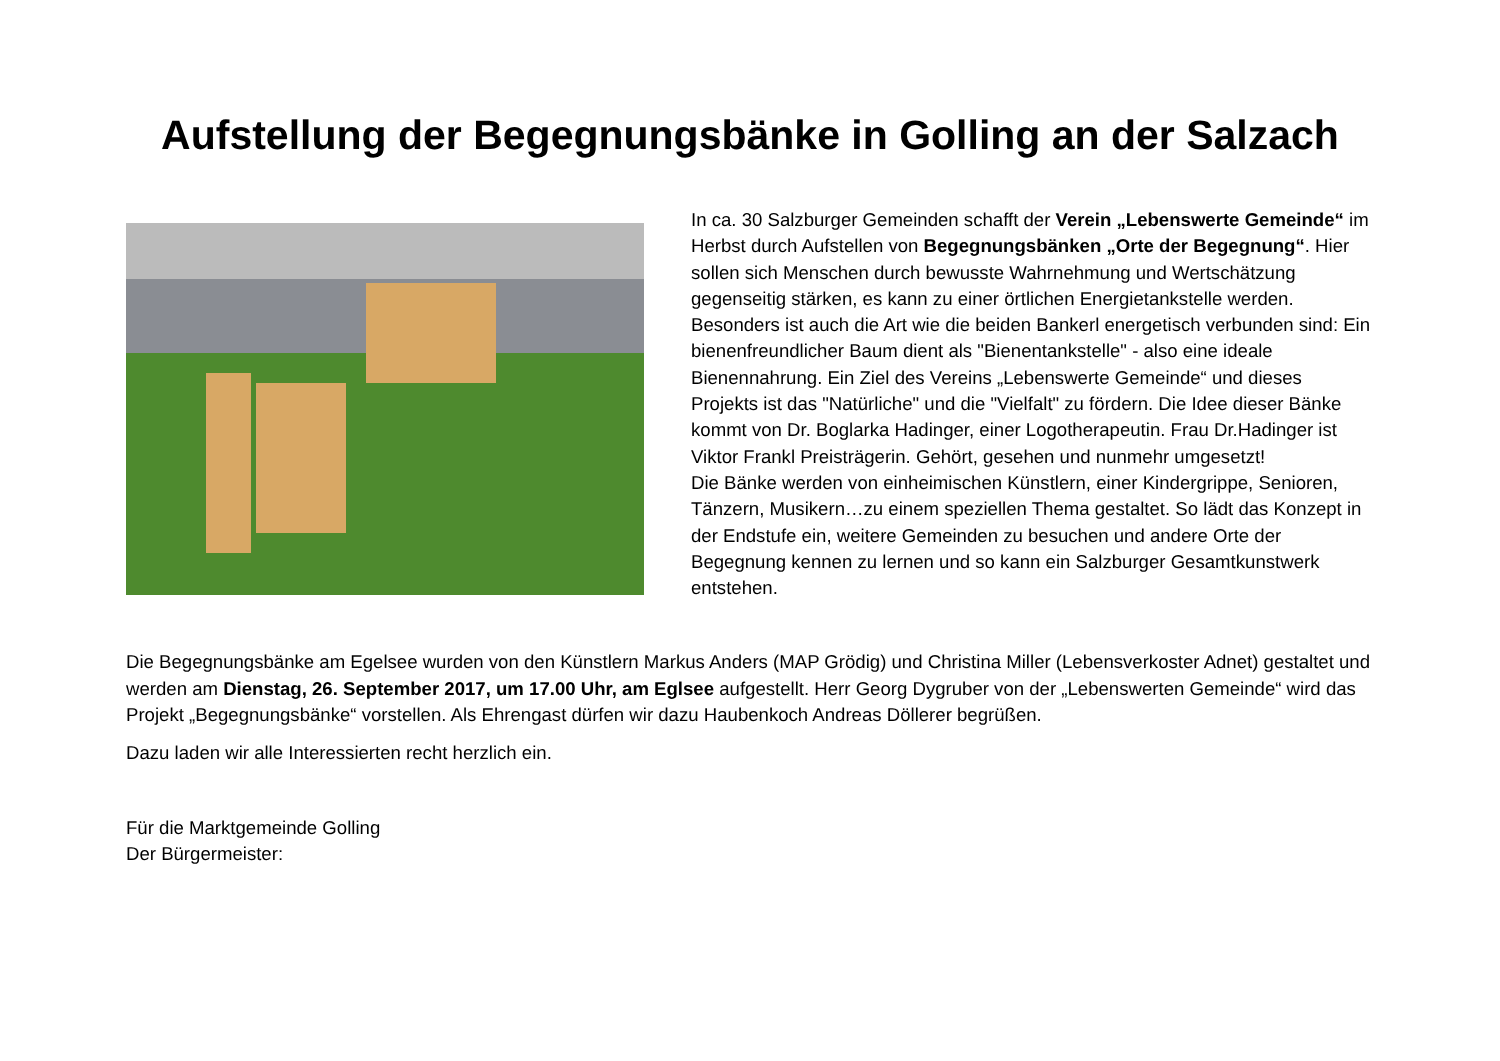Aufstellung der Begegnungsbänke in Golling an der Salzach
In ca. 30 Salzburger Gemeinden schafft der Verein „Lebenswerte Gemeinde“ im Herbst durch Aufstellen von Begegnungsbänken „Orte der Begegnung“. Hier sollen sich Menschen durch bewusste Wahrnehmung und Wertschätzung gegenseitig stärken, es kann zu einer örtlichen Energietankstelle werden. Besonders ist auch die Art wie die beiden Bankerl energetisch verbunden sind: Ein bienenfreundlicher Baum dient als "Bienentankstelle" - also eine ideale Bienennahrung. Ein Ziel des Vereins „Lebenswerte Gemeinde“ und dieses Projekts ist das "Natürliche" und die "Vielfalt" zu fördern. Die Idee dieser Bänke kommt von Dr. Boglarka Hadinger, einer Logotherapeutin. Frau Dr.Hadinger ist Viktor Frankl Preisträgerin. Gehört, gesehen und nunmehr umgesetzt!
Die Bänke werden von einheimischen Künstlern, einer Kindergrippe, Senioren, Tänzern, Musikern…zu einem speziellen Thema gestaltet. So lädt das Konzept in der Endstufe ein, weitere Gemeinden zu besuchen und andere Orte der Begegnung kennen zu lernen und so kann ein Salzburger Gesamtkunstwerk entstehen.
Die Begegnungsbänke am Egelsee wurden von den Künstlern Markus Anders (MAP Grödig) und Christina Miller (Lebensverkoster Adnet) gestaltet und werden am Dienstag, 26. September 2017, um 17.00 Uhr, am Eglsee aufgestellt. Herr Georg Dygruber von der „Lebenswerten Gemeinde“ wird das Projekt „Begegnungsbänke“ vorstellen. Als Ehrengast dürfen wir dazu Haubenkoch Andreas Döllerer begrüßen.
Dazu laden wir alle Interessierten recht herzlich ein.
Für die Marktgemeinde Golling
Der Bürgermeister: